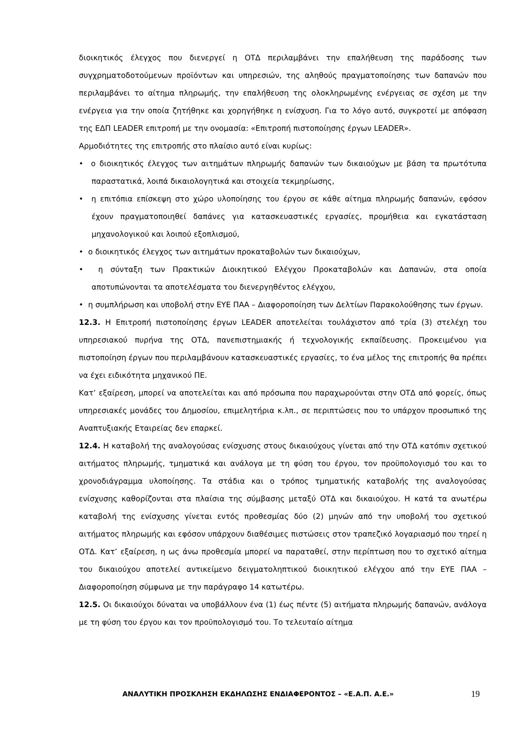διοικητικός έλεγχος που διενεργεί η ΟΤΔ περιλαμβάνει την επαλήθευση της παράδοσης των συγχρηματοδοτούμενων προϊόντων και υπηρεσιών, της αληθούς πραγματοποίησης των δαπανών που περιλαμβάνει το αίτημα πληρωμής, την επαλήθευση της ολοκληρωμένης ενέργειας σε σχέση με την ενέργεια για την οποία ζητήθηκε και χορηγήθηκε η ενίσχυση. Για το λόγο αυτό, συγκροτεί με απόφαση της ΕΔΠ LEADER επιτροπή με την ονομασία: «Επιτροπή πιστοποίησης έργων LEADER».
Αρμοδιότητες της επιτροπής στο πλαίσιο αυτό είναι κυρίως:
• ο διοικητικός έλεγχος των αιτημάτων πληρωμής δαπανών των δικαιούχων με βάση τα πρωτότυπα παραστατικά, λοιπά δικαιολογητικά και στοιχεία τεκμηρίωσης,
• η επιτόπια επίσκεψη στο χώρο υλοποίησης του έργου σε κάθε αίτημα πληρωμής δαπανών, εφόσον έχουν πραγματοποιηθεί δαπάνες για κατασκευαστικές εργασίες, προμήθεια και εγκατάσταση μηχανολογικού και λοιπού εξοπλισμού,
• ο διοικητικός έλεγχος των αιτημάτων προκαταβολών των δικαιούχων,
• η σύνταξη των Πρακτικών Διοικητικού Ελέγχου Προκαταβολών και Δαπανών, στα οποία αποτυπώνονται τα αποτελέσματα του διενεργηθέντος ελέγχου,
• η συμπλήρωση και υποβολή στην ΕΥΕ ΠΑΑ – Διαφοροποίηση των Δελτίων Παρακολούθησης των έργων.
12.3. Η Επιτροπή πιστοποίησης έργων LEADER αποτελείται τουλάχιστον από τρία (3) στελέχη του υπηρεσιακού πυρήνα της ΟΤΔ, πανεπιστημιακής ή τεχνολογικής εκπαίδευσης. Προκειμένου για πιστοποίηση έργων που περιλαμβάνουν κατασκευαστικές εργασίες, το ένα μέλος της επιτροπής θα πρέπει να έχει ειδικότητα μηχανικού ΠΕ.
Κατ’ εξαίρεση, μπορεί να αποτελείται και από πρόσωπα που παραχωρούνται στην ΟΤΔ από φορείς, όπως υπηρεσιακές μονάδες του Δημοσίου, επιμελητήρια κ.λπ., σε περιπτώσεις που το υπάρχον προσωπικό της Αναπτυξιακής Εταιρείας δεν επαρκεί.
12.4. Η καταβολή της αναλογούσας ενίσχυσης στους δικαιούχους γίνεται από την ΟΤΔ κατόπιν σχετικού αιτήματος πληρωμής, τμηματικά και ανάλογα με τη φύση του έργου, τον προϋπολογισμό του και το χρονοδιάγραμμα υλοποίησης. Τα στάδια και ο τρόπος τμηματικής καταβολής της αναλογούσας ενίσχυσης καθορίζονται στα πλαίσια της σύμβασης μεταξύ ΟΤΔ και δικαιούχου. Η κατά τα ανωτέρω καταβολή της ενίσχυσης γίνεται εντός προθεσμίας δύο (2) μηνών από την υποβολή του σχετικού αιτήματος πληρωμής και εφόσον υπάρχουν διαθέσιμες πιστώσεις στον τραπεζικό λογαριασμό που τηρεί η ΟΤΔ. Κατ’ εξαίρεση, η ως άνω προθεσμία μπορεί να παραταθεί, στην περίπτωση που το σχετικό αίτημα του δικαιούχου αποτελεί αντικείμενο δειγματοληπτικού διοικητικού ελέγχου από την ΕΥΕ ΠΑΑ – Διαφοροποίηση σύμφωνα με την παράγραφο 14 κατωτέρω.
12.5. Οι δικαιούχοι δύναται να υποβάλλουν ένα (1) έως πέντε (5) αιτήματα πληρωμής δαπανών, ανάλογα με τη φύση του έργου και τον προϋπολογισμό του. Το τελευταίο αίτημα
ΑΝΑΛΥΤΙΚΗ ΠΡΟΣΚΛΗΣΗ ΕΚΔΗΛΩΣΗΣ ΕΝΔΙΑΦΕΡΟΝΤΟΣ – «Ε.Α.Π. Α.Ε.» 19